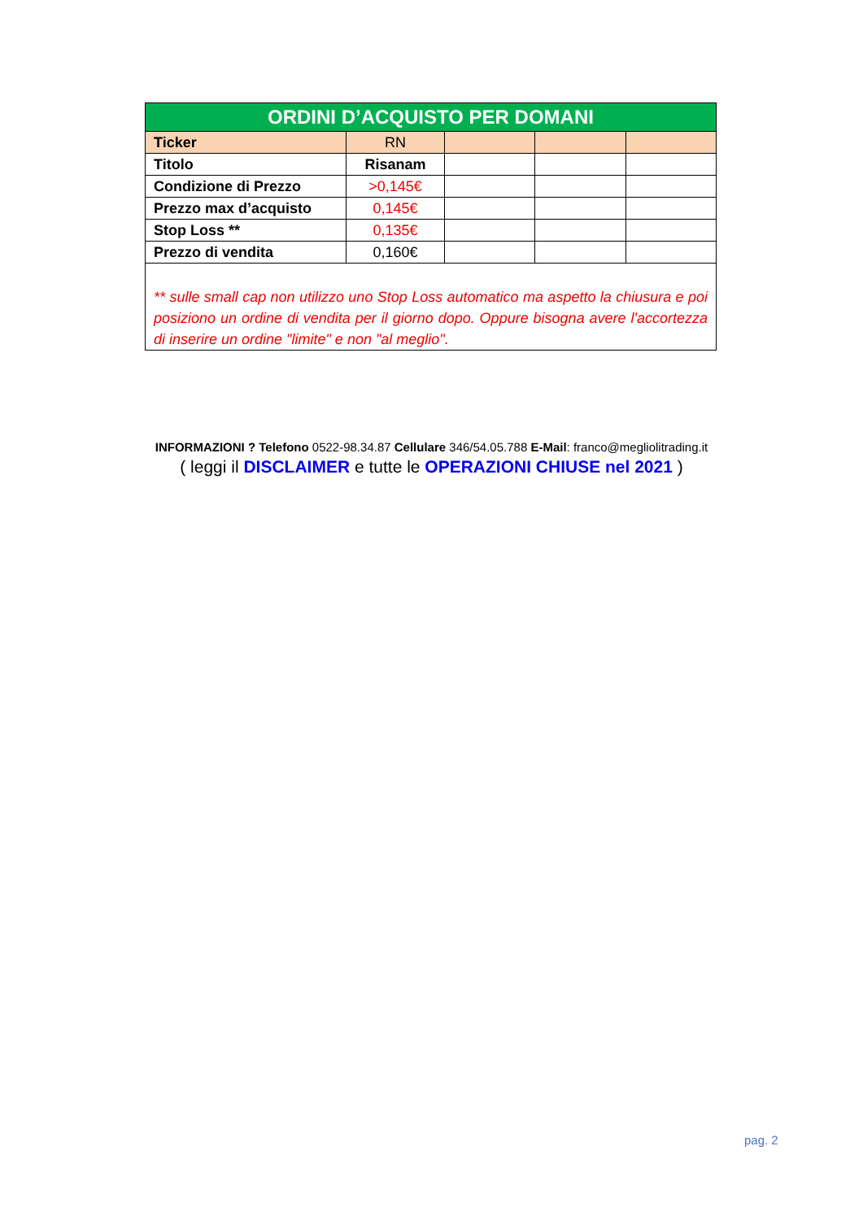| ORDINI D’ACQUISTO PER DOMANI | | | | |
| --- | --- | --- | --- | --- |
| Ticker | RN | | | |
| Titolo | Risanam | | | |
| Condizione di Prezzo | >0,145€ | | | |
| Prezzo max d’acquisto | 0,145€ | | | |
| Stop Loss ** | 0,135€ | | | |
| Prezzo di vendita | 0,160€ | | | |
| ** sulle small cap non utilizzo uno Stop Loss automatico ma aspetto la chiusura e poi posiziono un ordine di vendita per il giorno dopo. Oppure bisogna avere l'accortezza di inserire un ordine "limite" e non "al meglio". | | | | |
INFORMAZIONI ? Telefono 0522-98.34.87 Cellulare 346/54.05.788 E-Mail: franco@megliolitrading.it
( leggi il DISCLAIMER e tutte le OPERAZIONI CHIUSE nel 2021 )
pag. 2